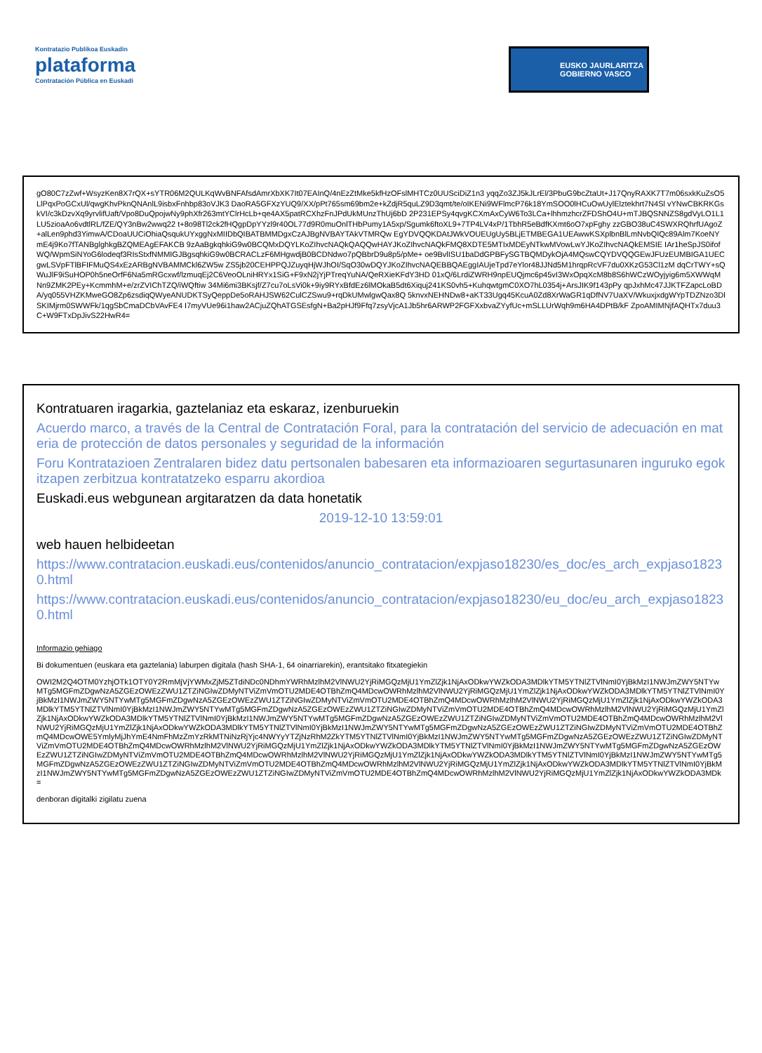Kontratazio Publikoa Euskadin
plataforma
Contratación Pública en Euskadi
EUSKO JAURLARITZA
GOBIERNO VASCO
gO80C7zZwf+WsyzKen8X7rQX+sYTR06M2QULKqWvBNFAfsdAmrXbXK7It07EAInQ/4nEzZtMke5kfHzOFslMHTCz0UUSciDiZ1n3 yqqZo3ZJ5kJLrEl/3PbuG9bcZtaUt+J17QnyRAXK7T7m06sxkKuZsO5LlPqxPoGCxUl/qwgKhvPknQNAnlL9isbxFnhbp83oVJK3 DaoRA5GFXzYUQ9/XX/pPt765sm69bm2e+kZdjR5quLZ9D3qmt/te/oIKENi9WFlmcP76k18YmSOO0lHCuOwUylElztekhrt7N4Sl vYNwCBKRKGskVI/c3kDzvXq9yrvlifUaft/Vpo8DuQpojwNy9phXfr263mtYClrHcLb+qe4AX5patRCXhzFnJPdUkMUnzThUj6bD 2P231EPSy4qvgKCXmAxCyW6To3LCa+lhhmzhcrZFDShO4U+mTJBQSNNZS8gdVyLO1L1LU5zioaAo6vdtlRL/fZE/QY3nBw2wwq22 t+8o98Tl2ck2fHQgpDpYYzl9r40OL77d9R0muOnlTHbPumy1A5xp/Sgumk6ftoXL9+7TP4LV4xP/1TbhR5eBdfKXmt6oO7xpFghy zzGBO38uC4SWXRQhrfUAgoZ+alLen9phd3YimwA/CDoaUUCiOhiaQsqukUYxggNxMIIDbQIBATBMMDgxCzAJBgNVBAYTAkVTMRQw EgYDVQQKDAtJWkVOUEUgUy5BLjETMBEGA1UEAwwKSXplbnBlLmNvbQIQc89Alm7KoeNYmE4j9Ko7fTANBglghkgBZQMEAgEFAKCB 9zAaBgkqhkiG9w0BCQMxDQYLKoZIhvcNAQkQAQQwHAYJKoZIhvcNAQkFMQ8XDTE5MTIxMDEyNTkwMVowLwYJKoZIhvcNAQkEMSIE IAr1heSpJS0ifofWQ/WpmSiNYoG6lodeqf3RIsStxfNMMIGJBgsqhkiG9w0BCRACLzF6MHgwdjB0BCDNdwo7pQBbrD9u8p5/pMe+ oe9BvlISU1baDdGPBFySGTBQMDykOjA4MQswCQYDVQQGEwJFUzEUMBIGA1UECgwLSVpFTlBFIFMuQS4xEzARBgNVBAMMCkl6ZW5w ZS5jb20CEHPPQJZuyqHjWJhOI/SqO30wDQYJKoZIhvcNAQEBBQAEggIAUjeTpd7eYlor48JJNd5M1hrqpRcVF7du0XKzG53Cl1zM dqCrTWY+sQWuJlF9iSuHOP0h5neOrfF6Na5mRGcxwf/lzmuqEj2C6VeoOLniHRYx1SiG+F9xN2jYjPTreqYuNA/QeRXieKFdY3HD 01xQ/6LrdiZWRH9npEUQjmc6p45vI3WxOpqXcM8b8S6hWCzWOyjyig6m5XWWqMNn9ZMK2PEy+KcmmhM+e/zrZVIChTZQ/iWQftiw 34Mi6mi3BKsjf/Z7cu7oLsVi0k+9iy9RYxBfdEz6lMOkaB5dt6Xiquj241KS0vh5+KuhqwtgmC0XO7hL0354j+ArsJIK9f143pPy qpJxhMc47JJKTFZapcLoBDA/yq055VHZKMweGO8Zp6zsdiqQWyeANUDKTSyQeppDe5oRAHJSW62CulCZSwu9+rqDkUMwlgwQax8Q 5knvxNEHNDw8+aKT33Ugq45KcuA0Zd8XrWaGR1qDfNV7UaXV/WkuxjxdgWYpTDZNzo3DlSKIMjrm0SWWFk/1qgSbCmaDCbVAvFE4 I7myVUe96i1haw2ACjuZQhATGSEsfgN+Ba2pHJf9Ffq7zsyVjcA1Jb5hr6ARWP2FGFXxbvaZYyfUc+mSLLUrWqh9m6HA4DPtB/kF ZpoAMIMNjfAQHTx7duu3C+W9FTxDpJivS22HwR4=
Kontratuaren iragarkia, gaztelaniaz eta eskaraz, izenburuekin
Acuerdo marco, a través de la Central de Contratación Foral, para la contratación del servicio de adecuación en materia de protección de datos personales y seguridad de la información
Foru Kontratazioen Zentralaren bidez datu pertsonalen babesaren eta informazioaren segurtasunaren inguruko egokitzapen zerbitzua kontratatzeko esparru akordioa
Euskadi.eus webgunean argitaratzen da data honetatik
2019-12-10 13:59:01
web hauen helbideetan
https://www.contratacion.euskadi.eus/contenidos/anuncio_contratacion/expjaso18230/es_doc/es_arch_expjaso18230.html
https://www.contratacion.euskadi.eus/contenidos/anuncio_contratacion/expjaso18230/eu_doc/eu_arch_expjaso18230.html
Informazio gehiago
Bi dokumentuen (euskara eta gaztelania) laburpen digitala (hash SHA-1, 64 oinarriarekin), erantsitako fitxategiekin
OWI2M2Q4OTM0YzhjOTk1OTY0Y2RmMjVjYWMxZjM5ZTdiNDc0NDhmYWRhMzlhM2VlNWU2YjRiMGQzMjU1YmZlZjk1NjAxODkwYWZkODA3MDlkYTM5YTNlZTVlNmI0YjBkMzI1NWJmZWY5NTYwMTg5MGFmZDgwNzA5ZGEzOWEzZWU1ZTZiNGIwZDMyNTViZmVmOTU2MDE4OTBhZmQ4MDcwOWRhMzlhM2VlNWU2YjRiMGQzMjU1YmZlZjk1NjAxODkwYWZkODA3MDlkYTM5YTNlZTVlNmI0YjBkMzI1NWJmZWY5NTYwMTg5MGFmZDgwNzA5ZGEzOWEzZWU1ZTZiNGIwZDMyNTViZmVmOTU2MDE4OTBhZmQ4MDcwOWRhMzlhM2VlNWU2YjRiMGQzMjU1YmZlZjk1NjAxODkwYWZkODA3MDlkYTM5YTNlZTVlNmI0YjBkMzI1NWJmZWY5NTYwMTg5MGFmZDgwNzA5ZGEzOWEzZWU1ZTZiNGIwZDMyNTViZmVmOTU2MDE4OTBhZmQ4MDcwOWRhMzlhM2VlNWU2YjRiMGQzMjU1YmZlZjk1NjAxODkwYWZkODA3MDlkYTM5YTNlZTVlNmI0YjBkMzI1NWJmZWY5NTYwMTg5MGFmZDgwNzA5ZGEzOWEzZWU1ZTZiNGIwZDMyNTViZmVmOTU2MDE4OTBhZmQ4MDcwOWRhMzlhM2VlNWU2YjRiMGQzMjU1YmZlZjk1NjAxODkwYWZkODA3MDlkYTM5YTNlZTVlNmI0YjBkMzI1NWJmZWY5NTYwMTg5MGFmZDgwNzA5ZGEzOWEzZWU1ZTZiNGIwZDMyNTViZmVmOTU2MDE4OTBhZmQ4MDcwOWE5YmlyMjJhYmE4NmFhMzZmYzRkMTNiNzRjYjc4NWYyYTZjNzRhM2ZkYTM5YTNlZTVlNmI0YjBkMzI1NWJmZWY5NTYwMTg5MGFmZDgwNzA5ZGEzOWEzZWU1ZTZiNGIwZDMyNTViZmVmOTU2MDE4OTBhZmQ4MDcwOWRhMzlhM2VlNWU2YjRiMGQzMjU1YmZlZjk1NjAxODkwYWZkODA3MDlkYTM5YTNlZTVlNmI0YjBkMzI1NWJmZWY5NTYwMTg5MGFmZDgwNzA5ZGEzOWEzZWU1ZTZiNGIwZDMyNTViZmVmOTU2MDE4OTBhZmQ4MDcwOWRhMzlhM2VlNWU2YjRiMGQzMjU1YmZlZjk1NjAxODkwYWZkODA3MDlkYTM5YTNlZTVlNmI0YjBkMzI1NWJmZWY5NTYwMTg5MGFmZDgwNzA5ZGEzOWEzZWU1ZTZiNGIwZDMyNTViZmVmOTU2MDE4OTBhZmQ4MDcwOWRhMzlhM2VlNWU2YjRiMGQzMjU1YmZlZjk1NjAxODkwYWZkODA3MDlkYTM5YTNlZTVlNmI0YjBkMzI1NWJmZWY5NTYwMTg5MGFmZDgwNzA5ZGEzOWEzZWU1ZTZiNGIwZDMyNTViZmVmOTU2MDE4OTBhZmQ4MDcwOWRhMzlhM2VlNWU2YjRiMGQzMjU1YmZlZjk1NjAxODkwYWZkODA3MDk=
denboran digitalki zigilatu zuena